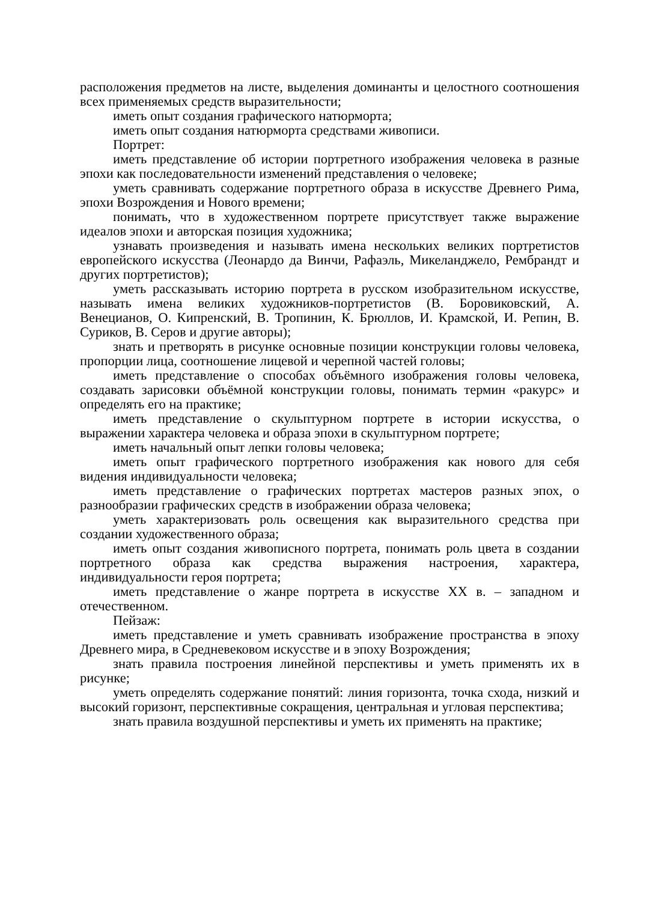расположения предметов на листе, выделения доминанты и целостного соотношения всех применяемых средств выразительности;
иметь опыт создания графического натюрморта;
иметь опыт создания натюрморта средствами живописи.
Портрет:
иметь представление об истории портретного изображения человека в разные эпохи как последовательности изменений представления о человеке;
уметь сравнивать содержание портретного образа в искусстве Древнего Рима, эпохи Возрождения и Нового времени;
понимать, что в художественном портрете присутствует также выражение идеалов эпохи и авторская позиция художника;
узнавать произведения и называть имена нескольких великих портретистов европейского искусства (Леонардо да Винчи, Рафаэль, Микеланджело, Рембрандт и других портретистов);
уметь рассказывать историю портрета в русском изобразительном искусстве, называть имена великих художников-портретистов (В. Боровиковский, А. Венецианов, О. Кипренский, В. Тропинин, К. Брюллов, И. Крамской, И. Репин, В. Суриков, В. Серов и другие авторы);
знать и претворять в рисунке основные позиции конструкции головы человека, пропорции лица, соотношение лицевой и черепной частей головы;
иметь представление о способах объёмного изображения головы человека, создавать зарисовки объёмной конструкции головы, понимать термин «ракурс» и определять его на практике;
иметь представление о скульптурном портрете в истории искусства, о выражении характера человека и образа эпохи в скульптурном портрете;
иметь начальный опыт лепки головы человека;
иметь опыт графического портретного изображения как нового для себя видения индивидуальности человека;
иметь представление о графических портретах мастеров разных эпох, о разнообразии графических средств в изображении образа человека;
уметь характеризовать роль освещения как выразительного средства при создании художественного образа;
иметь опыт создания живописного портрета, понимать роль цвета в создании портретного образа как средства выражения настроения, характера, индивидуальности героя портрета;
иметь представление о жанре портрета в искусстве XX в. – западном и отечественном.
Пейзаж:
иметь представление и уметь сравнивать изображение пространства в эпоху Древнего мира, в Средневековом искусстве и в эпоху Возрождения;
знать правила построения линейной перспективы и уметь применять их в рисунке;
уметь определять содержание понятий: линия горизонта, точка схода, низкий и высокий горизонт, перспективные сокращения, центральная и угловая перспектива;
знать правила воздушной перспективы и уметь их применять на практике;